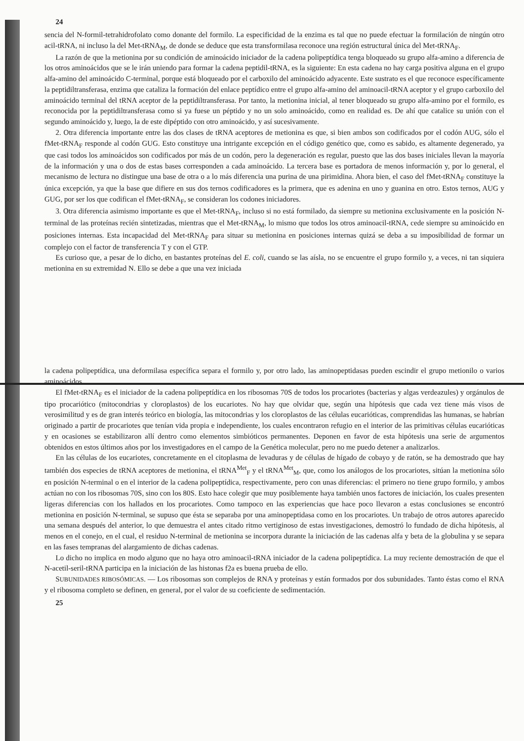24
sencia del N-formil-tetrahidrofolato como donante del formilo. La especificidad de la enzima es tal que no puede efectuar la formilación de ningún otro acil-tRNA, ni incluso la del Met-tRNA<sub>M</sub>, de donde se deduce que esta transformilasa reconoce una región estructural única del Met-tRNA<sub>F</sub>.
La razón de que la metionina por su condición de aminoácido iniciador de la cadena polipeptídica tenga bloqueado su grupo alfa-amino a diferencia de los otros aminoácidos que se le irán uniendo para formar la cadena peptidil-tRNA, es la siguiente: En esta cadena no hay carga positiva alguna en el grupo alfa-amino del aminoácido C-terminal, porque está bloqueado por el carboxilo del aminoácido adyacente. Este sustrato es el que reconoce específicamente la peptidiltransferasa, enzima que cataliza la formación del enlace peptídico entre el grupo alfa-amino del aminoacil-tRNA aceptor y el grupo carboxilo del aminoácido terminal del tRNA aceptor de la peptidiltransferasa. Por tanto, la metionina inicial, al tener bloqueado su grupo alfa-amino por el formilo, es reconocida por la peptidiltransferasa como si ya fuese un péptido y no un solo aminoácido, como en realidad es. De ahí que catalice su unión con el segundo aminoácido y, luego, la de este dipéptido con otro aminoácido, y así sucesivamente.
2. Otra diferencia importante entre las dos clases de tRNA aceptores de metionina es que, si bien ambos son codificados por el codón AUG, sólo el fMet-tRNA<sub>F</sub> responde al codón GUG. Esto constituye una intrigante excepción en el código genético que, como es sabido, es altamente degenerado, ya que casi todos los aminoácidos son codificados por más de un codón, pero la degeneración es regular, puesto que las dos bases iniciales llevan la mayoría de la información y una o dos de estas bases corresponden a cada aminoácido. La tercera base es portadora de menos información y, por lo general, el mecanismo de lectura no distingue una base de otra o a lo más diferencia una purina de una pirimidina. Ahora bien, el caso del fMet-tRNA<sub>F</sub> constituye la única excepción, ya que la base que difiere en sus dos ternos codificadores es la primera, que es adenina en uno y guanina en otro. Estos ternos, AUG y GUG, por ser los que codifican el fMet-tRNA<sub>F</sub>, se consideran los codones iniciadores.
3. Otra diferencia asimismo importante es que el Met-tRNA<sub>F</sub>, incluso si no está formilado, da siempre su metionina exclusivamente en la posición N-terminal de las proteínas recién sintetizadas, mientras que el Met-tRNA<sub>M</sub>, lo mismo que todos los otros aminoacil-tRNA, cede siempre su aminoácido en posiciones internas. Esta incapacidad del Met-tRNA<sub>F</sub> para situar su metionina en posiciones internas quizá se deba a su imposibilidad de formar un complejo con el factor de transferencia T y con el GTP.
Es curioso que, a pesar de lo dicho, en bastantes proteínas del E. coli, cuando se las aísla, no se encuentre el grupo formilo y, a veces, ni tan siquiera metionina en su extremidad N. Ello se debe a que una vez iniciada
la cadena polipeptídica, una deformilasa específica separa el formilo y, por otro lado, las aminopeptidasas pueden escindir el grupo metionilo o varios aminoácidos.
El fMet-tRNA<sub>F</sub> es el iniciador de la cadena polipeptídica en los ribosomas 70S de todos los procariotes (bacterias y algas verdeazules) y orgánulos de tipo procariótico (mitocondrias y cloroplastos) de los eucariotes. No hay que olvidar que, según una hipótesis que cada vez tiene más visos de verosimilitud y es de gran interés teórico en biología, las mitocondrias y los cloroplastos de las células eucarióticas, comprendidas las humanas, se habrían originado a partir de procariotes que tenían vida propia e independiente, los cuales encontraron refugio en el interior de las primitivas células eucarióticas y en ocasiones se estabilizaron allí dentro como elementos simbióticos permanentes. Deponen en favor de esta hipótesis una serie de argumentos obtenidos en estos últimos años por los investigadores en el campo de la Genética molecular, pero no me puedo detener a analizarlos.
En las células de los eucariotes, concretamente en el citoplasma de levaduras y de células de hígado de cobayo y de ratón, se ha demostrado que hay también dos especies de tRNA aceptores de metionina, el tRNA<sup>Met</sup><sub>F</sub> y el tRNA<sup>Met</sup><sub>M</sub>, que, como los análogos de los procariotes, sitúan la metionina sólo en posición N-terminal o en el interior de la cadena polipeptídica, respectivamente, pero con unas diferencias: el primero no tiene grupo formilo, y ambos actúan no con los ribosomas 70S, sino con los 80S. Esto hace colegir que muy posiblemente haya también unos factores de iniciación, los cuales presenten ligeras diferencias con los hallados en los procariotes. Como tampoco en las experiencias que hace poco llevaron a estas conclusiones se encontró metionina en posición N-terminal, se supuso que ésta se separaba por una aminopeptidasa como en los procariotes. Un trabajo de otros autores aparecido una semana después del anterior, lo que demuestra el antes citado ritmo vertiginoso de estas investigaciones, demostró lo fundado de dicha hipótesis, al menos en el conejo, en el cual, el residuo N-terminal de metionina se incorpora durante la iniciación de las cadenas alfa y beta de la globulina y se separa en las fases tempranas del alargamiento de dichas cadenas.
Lo dicho no implica en modo alguno que no haya otro aminoacil-tRNA iniciador de la cadena polipeptídica. La muy reciente demostración de que el N-acetil-seril-tRNA participa en la iniciación de las histonas f2a es buena prueba de ello.
SUBUNIDADES RIBOSÓMICAS. — Los ribosomas son complejos de RNA y proteínas y están formados por dos subunidades. Tanto éstas como el RNA y el ribosoma completo se definen, en general, por el valor de su coeficiente de sedimentación.
25